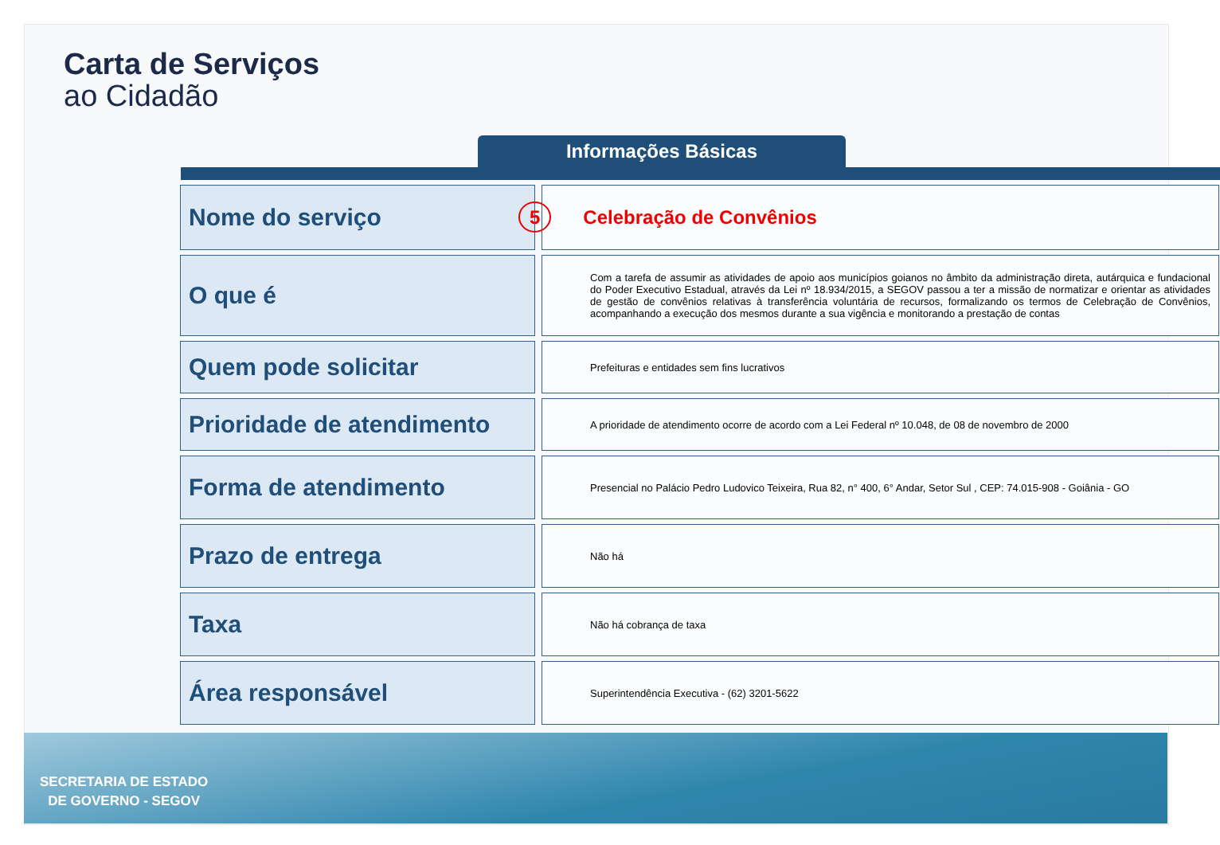Carta de Serviços
ao Cidadão
Informações Básicas
| Nome do serviço | | 5 Celebração de Convênios |
| O que é | | Com a tarefa de assumir as atividades de apoio aos municípios goianos no âmbito da administração direta, autárquica e fundacional do Poder Executivo Estadual, através da Lei nº 18.934/2015, a SEGOV passou a ter a missão de normatizar e orientar as atividades de gestão de convênios relativas à transferência voluntária de recursos, formalizando os termos de Celebração de Convênios, acompanhando a execução dos mesmos durante a sua vigência e monitorando a prestação de contas |
| Quem pode solicitar | | Prefeituras e entidades sem fins lucrativos |
| Prioridade de atendimento | | A prioridade de atendimento ocorre de acordo com a Lei Federal nº 10.048, de 08 de novembro de 2000 |
| Forma de atendimento | | Presencial no Palácio Pedro Ludovico Teixeira, Rua 82, n° 400, 6° Andar, Setor Sul , CEP: 74.015-908 - Goiânia - GO |
| Prazo de entrega | | Não há |
| Taxa | | Não há cobrança de taxa |
| Área responsável | | Superintendência Executiva - (62) 3201-5622 |
SECRETARIA DE ESTADO
DE GOVERNO - SEGOV